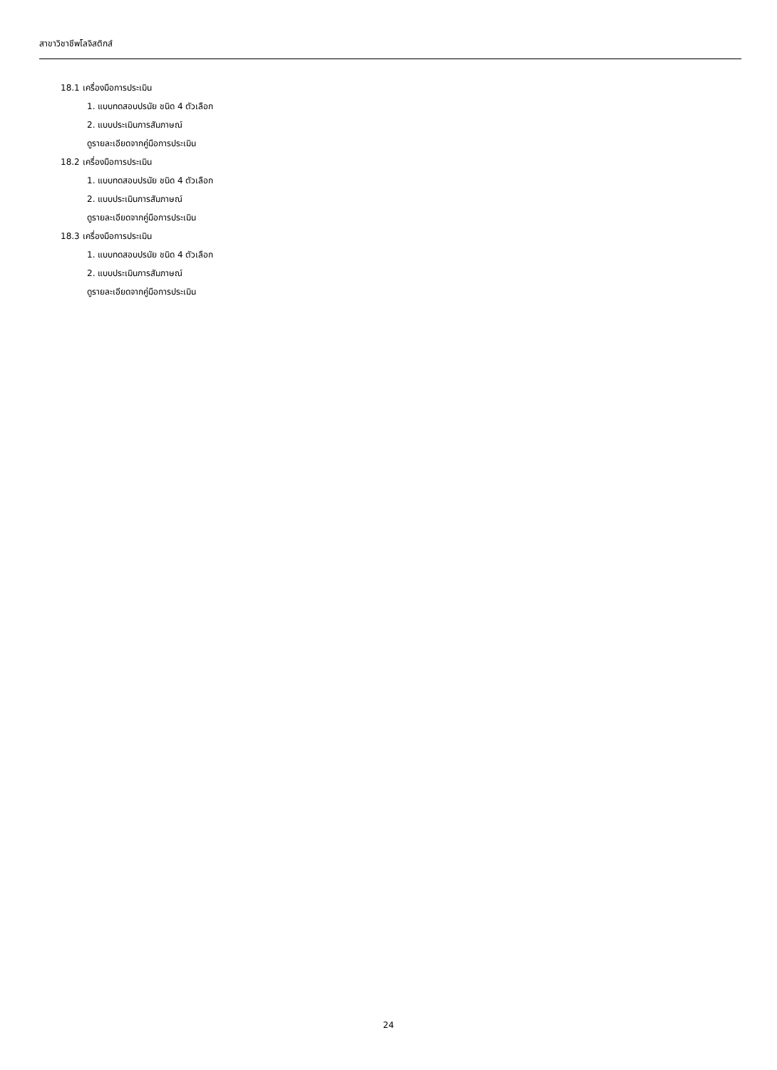สาขาวิชาชีพโลจิสติกส์
18.1 เครื่องมือการประเมิน
1. แบบทดสอบปรนัย ชนิด 4 ตัวเลือก
2. แบบประเมินการสัมภาษณ์
ดูรายละเอียดจากคู่มือการประเมิน
18.2 เครื่องมือการประเมิน
1. แบบทดสอบปรนัย ชนิด 4 ตัวเลือก
2. แบบประเมินการสัมภาษณ์
ดูรายละเอียดจากคู่มือการประเมิน
18.3 เครื่องมือการประเมิน
1. แบบทดสอบปรนัย ชนิด 4 ตัวเลือก
2. แบบประเมินการสัมภาษณ์
ดูรายละเอียดจากคู่มือการประเมิน
24